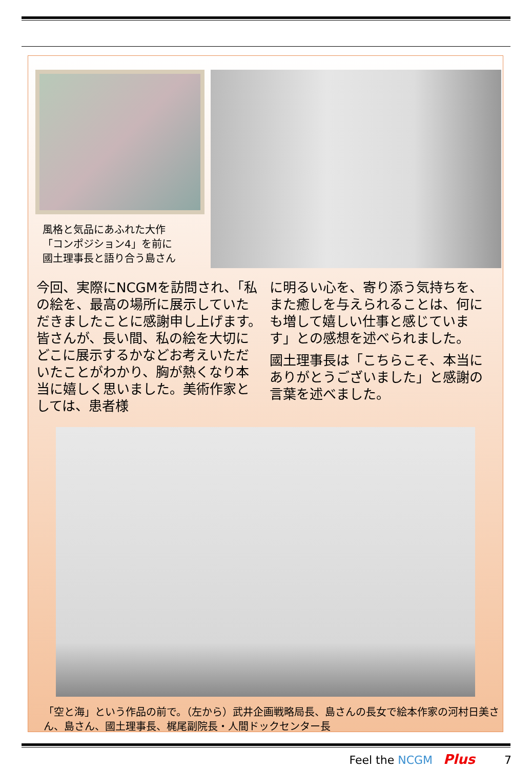風格と気品にあふれた大作
「コンポジション4」を前に
國土理事長と語り合う島さん
今回、実際にNCGMを訪問され、「私の絵を、最高の場所に展示していただきましたことに感謝申し上げます。皆さんが、長い間、私の絵を大切にどこに展示するかなどお考えいただいたことがわかり、胸が熱くなり本当に嬉しく思いました。美術作家としては、患者様
に明るい心を、寄り添う気持ちを、また癒しを与えられることは、何にも増して嬉しい仕事と感じています」との感想を述べられました。
國土理事長は「こちらこそ、本当にありがとうございました」と感謝の言葉を述べました。
「空と海」という作品の前で。（左から）武井企画戦略局長、島さんの長女で絵本作家の河村日美さん、島さん、國土理事長、梶尾副院長・人間ドックセンター長
Feel the NCGM Plus 7